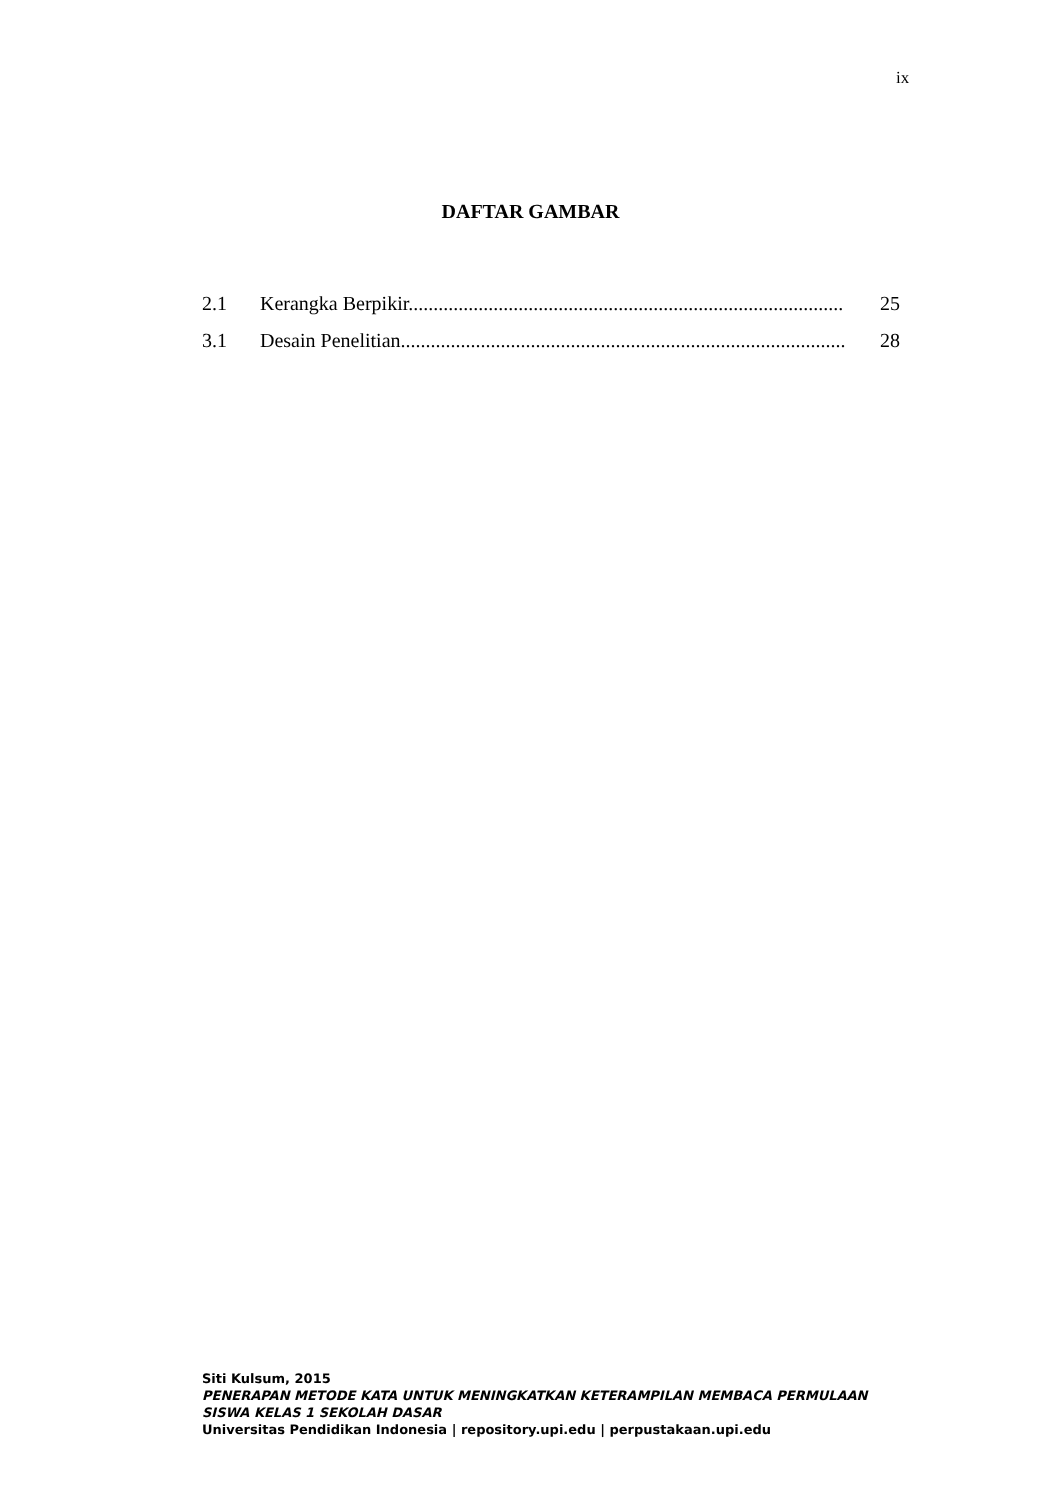ix
DAFTAR GAMBAR
2.1 Kerangka Berpikir....................................................................................... 25
3.1 Desain Penelitian......................................................................................... 28
Siti Kulsum, 2015
PENERAPAN METODE KATA UNTUK MENINGKATKAN KETERAMPILAN MEMBACA PERMULAAN
SISWA KELAS 1 SEKOLAH DASAR
Universitas Pendidikan Indonesia | repository.upi.edu | perpustakaan.upi.edu